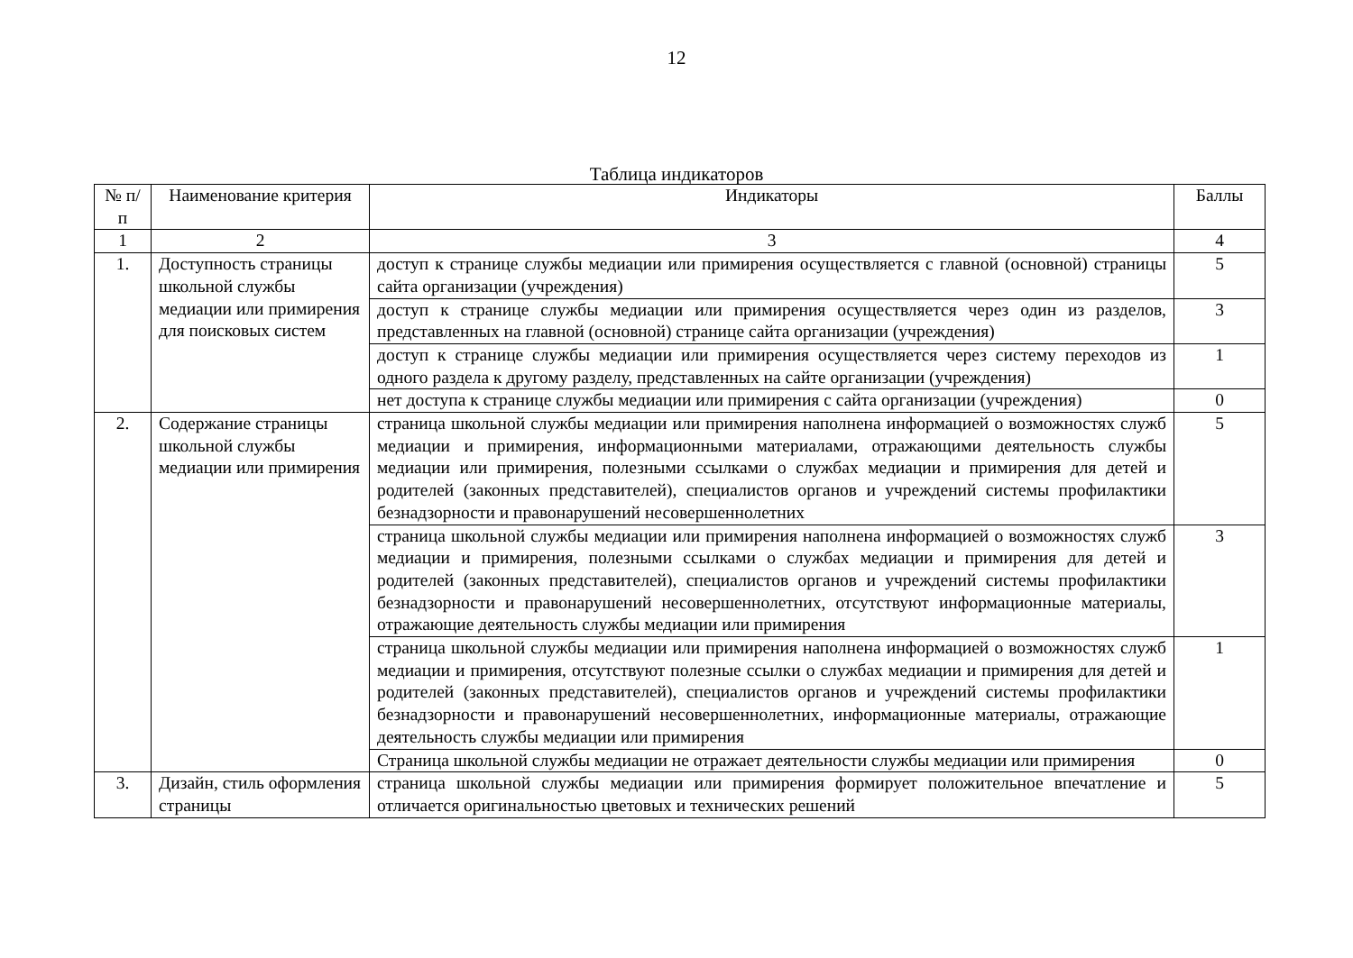12
Таблица индикаторов
| № п/п | Наименование критерия | Индикаторы | Баллы |
| --- | --- | --- | --- |
| 1 | 2 | 3 | 4 |
| 1. | Доступность страницы школьной службы медиации или примирения для поисковых систем | доступ к странице службы медиации или примирения осуществляется с главной (основной) страницы сайта организации (учреждения) | 5 |
| | | доступ к странице службы медиации или примирения осуществляется через один из разделов, представленных на главной (основной) странице сайта организации (учреждения) | 3 |
| | | доступ к странице службы медиации или примирения осуществляется через систему переходов из одного раздела к другому разделу, представленных на сайте организации (учреждения) | 1 |
| | | нет доступа к странице службы медиации или примирения с сайта организации (учреждения) | 0 |
| 2. | Содержание страницы школьной службы медиации или примирения | страница школьной службы медиации или примирения наполнена информацией о возможностях служб медиации и примирения, информационными материалами, отражающими деятельность службы медиации или примирения, полезными ссылками о службах медиации и примирения для детей и родителей (законных представителей), специалистов органов и учреждений системы профилактики безнадзорности и правонарушений несовершеннолетних | 5 |
| | | страница школьной службы медиации или примирения наполнена информацией о возможностях служб медиации и примирения, полезными ссылками о службах медиации и примирения для детей и родителей (законных представителей), специалистов органов и учреждений системы профилактики безнадзорности и правонарушений несовершеннолетних, отсутствуют информационные материалы, отражающие деятельность службы медиации или примирения | 3 |
| | | страница школьной службы медиации или примирения наполнена информацией о возможностях служб медиации и примирения, отсутствуют полезные ссылки о службах медиации и примирения для детей и родителей (законных представителей), специалистов органов и учреждений системы профилактики безнадзорности и правонарушений несовершеннолетних, информационные материалы, отражающие деятельность службы медиации или примирения | 1 |
| | | Страница школьной службы медиации не отражает деятельности службы медиации или примирения | 0 |
| 3. | Дизайн, стиль оформления страницы | страница школьной службы медиации или примирения формирует положительное впечатление и отличается оригинальностью цветовых и технических решений | 5 |